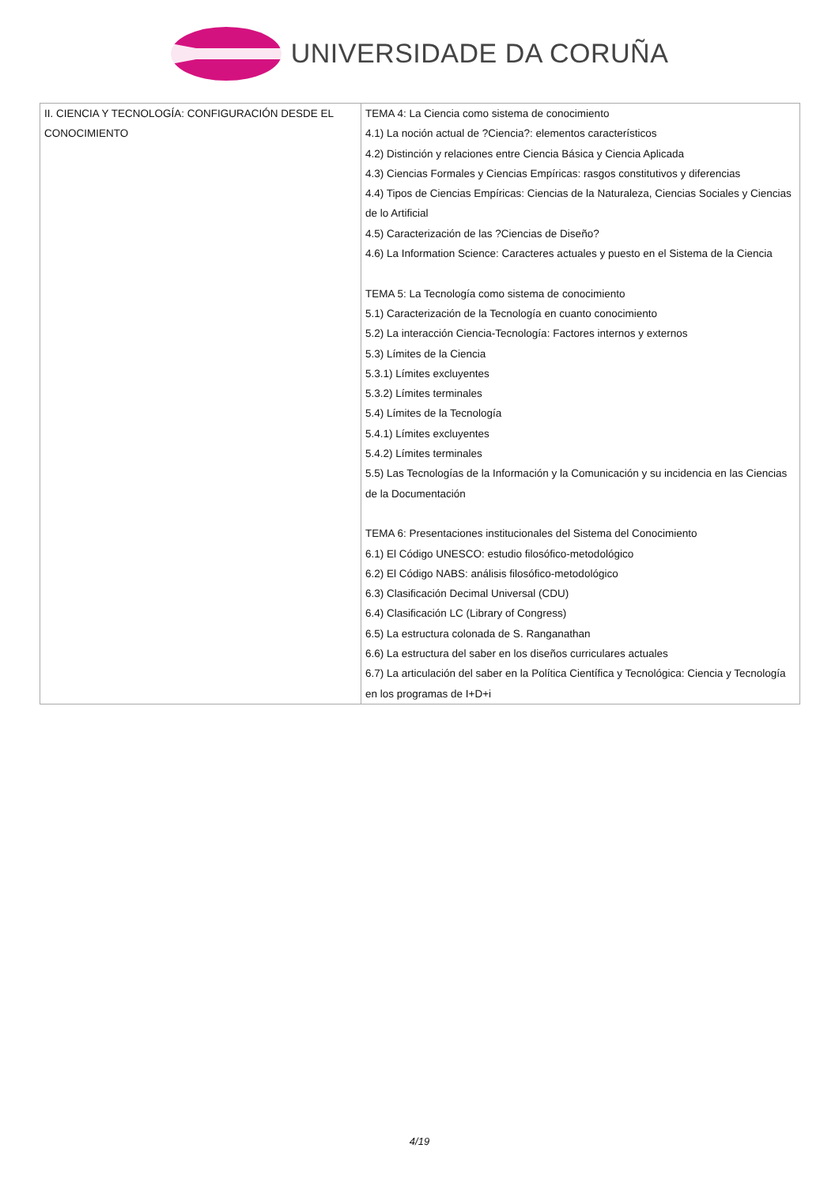UNIVERSIDADE DA CORUÑA
| II. CIENCIA Y TECNOLOGÍA: CONFIGURACIÓN DESDE EL CONOCIMIENTO | TEMA 4: La Ciencia como sistema de conocimiento 4.1) La noción actual de ?Ciencia?: elementos característicos 4.2) Distinción y relaciones entre Ciencia Básica y Ciencia Aplicada 4.3) Ciencias Formales y Ciencias Empíricas: rasgos constitutivos y diferencias 4.4) Tipos de Ciencias Empíricas: Ciencias de la Naturaleza, Ciencias Sociales y Ciencias de lo Artificial 4.5) Caracterización de las ?Ciencias de Diseño? 4.6) La Information Science: Caracteres actuales y puesto en el Sistema de la Ciencia TEMA 5: La Tecnología como sistema de conocimiento 5.1) Caracterización de la Tecnología en cuanto conocimiento 5.2) La interacción Ciencia-Tecnología: Factores internos y externos 5.3) Límites de la Ciencia 5.3.1) Límites excluyentes 5.3.2) Límites terminales 5.4) Límites de la Tecnología 5.4.1) Límites excluyentes 5.4.2) Límites terminales 5.5) Las Tecnologías de la Información y la Comunicación y su incidencia en las Ciencias de la Documentación TEMA 6: Presentaciones institucionales del Sistema del Conocimiento 6.1) El Código UNESCO: estudio filosófico-metodológico 6.2) El Código NABS: análisis filosófico-metodológico 6.3) Clasificación Decimal Universal (CDU) 6.4) Clasificación LC (Library of Congress) 6.5) La estructura colonada de S. Ranganathan 6.6) La estructura del saber en los diseños curriculares actuales 6.7) La articulación del saber en la Política Científica y Tecnológica: Ciencia y Tecnología en los programas de I+D+i |
4/19